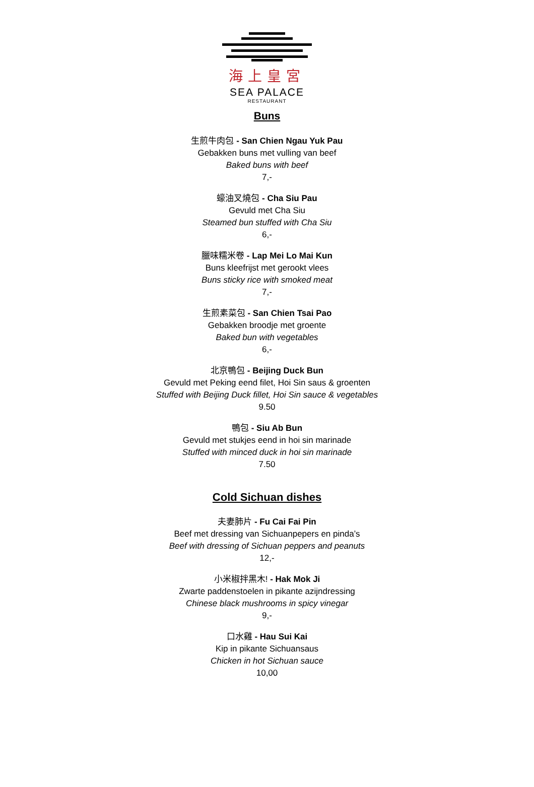海上皇宮
SEA PALACE
RESTAURANT
Buns
生煎牛肉包 - San Chien Ngau Yuk Pau
Gebakken buns met vulling van beef
Baked buns with beef
7,-
蠔油叉燒包 - Cha Siu Pau
Gevuld met Cha Siu
Steamed bun stuffed with Cha Siu
6,-
臘味糯米卷 - Lap Mei Lo Mai Kun
Buns kleefrijst met gerookt vlees
Buns sticky rice with smoked meat
7,-
生煎素菜包 - San Chien Tsai Pao
Gebakken broodje met groente
Baked bun with vegetables
6,-
北京鴨包 - Beijing Duck Bun
Gevuld met Peking eend filet, Hoi Sin saus & groenten
Stuffed with Beijing Duck fillet, Hoi Sin sauce & vegetables
9.50
鴨包 - Siu Ab Bun
Gevuld met stukjes eend in hoi sin marinade
Stuffed with minced duck in hoi sin marinade
7.50
Cold Sichuan dishes
夫妻肺片 - Fu Cai Fai Pin
Beef met dressing van Sichuanpepers en pinda’s
Beef with dressing of Sichuan peppers and peanuts
12,-
小米椒拌黑木! - Hak Mok Ji
Zwarte paddenstoelen in pikante azijndressing
Chinese black mushrooms in spicy vinegar
9,-
口水雞 - Hau Sui Kai
Kip in pikante Sichuansaus
Chicken in hot Sichuan sauce
10,00